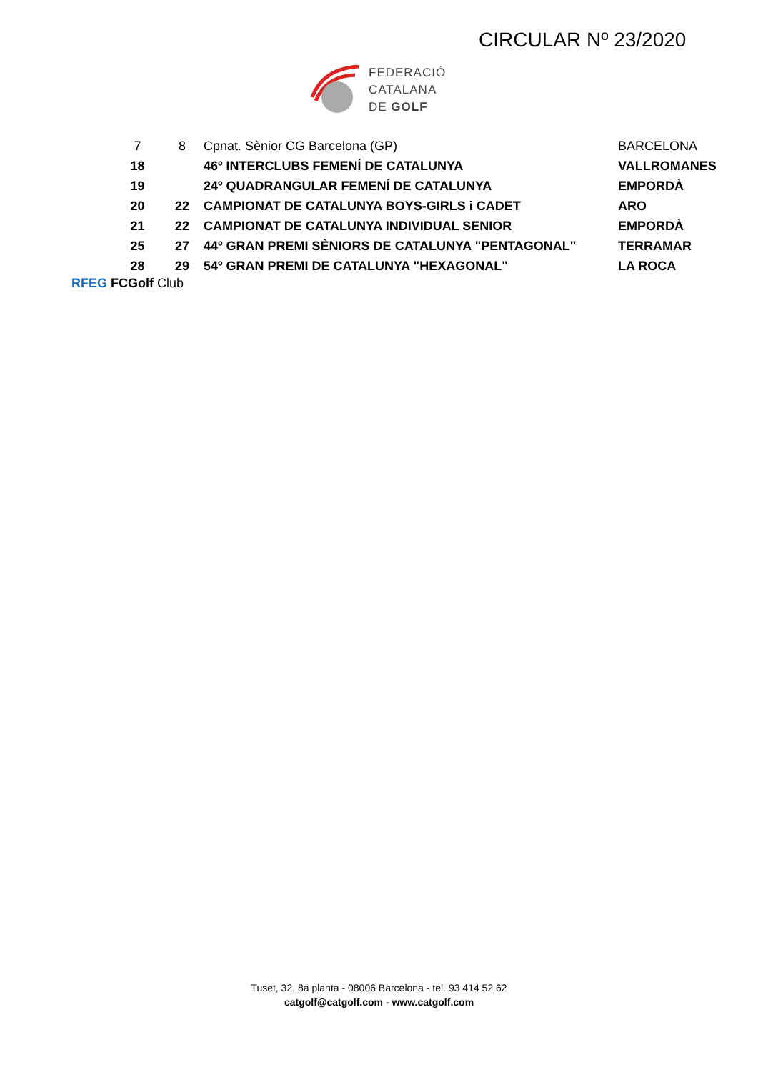CIRCULAR Nº 23/2020
FEDERACIÓ
CATALANA
DE GOLF
| 7 | 8 | Cpnat. Sènior CG Barcelona (GP) | BARCELONA |
| 18 | | 46º INTERCLUBS FEMENÍ DE CATALUNYA | VALLROMANES |
| 19 | | 24º QUADRANGULAR FEMENÍ DE CATALUNYA | EMPORDÀ |
| 20 | 22 | CAMPIONAT DE CATALUNYA BOYS-GIRLS i CADET | ARO |
| 21 | 22 | CAMPIONAT DE CATALUNYA INDIVIDUAL SENIOR | EMPORDÀ |
| 25 | 27 | 44º GRAN PREMI SÈNIORS DE CATALUNYA "PENTAGONAL" | TERRAMAR |
| 28 | 29 | 54º GRAN PREMI DE CATALUNYA "HEXAGONAL" | LA ROCA |
RFEG FCGolf Club
Tuset, 32, 8a planta - 08006 Barcelona - tel. 93 414 52 62
catgolf@catgolf.com - www.catgolf.com